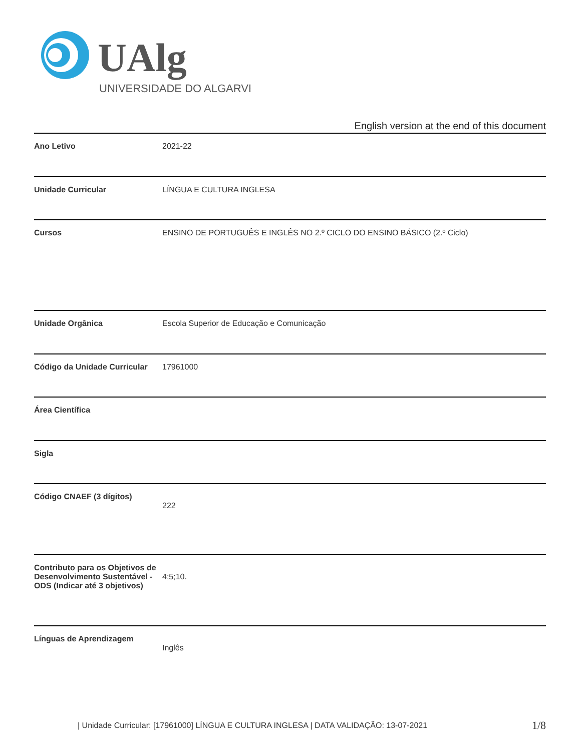UAlg
UNIVERSIDADE DO ALGARVE
English version at the end of this document
| Ano Letivo | 2021-22 |
| Unidade Curricular | LÍNGUA E CULTURA INGLESA |
| Cursos | ENSINO DE PORTUGUÊS E INGLÊS NO 2.º CICLO DO ENSINO BÁSICO (2.º Ciclo) |
| Unidade Orgânica | Escola Superior de Educação e Comunicação |
| Código da Unidade Curricular | 17961000 |
| Área Científica | |
| Sigla | |
| Código CNAEF (3 dígitos) | 222 |
| Contributo para os Objetivos de Desenvolvimento Sustentável - ODS (Indicar até 3 objetivos) | 4;5;10. |
| Línguas de Aprendizagem | Inglês |
| Unidade Curricular: [17961000] LÍNGUA E CULTURA INGLESA | DATA VALIDAÇÃO: 13-07-2021
1/8